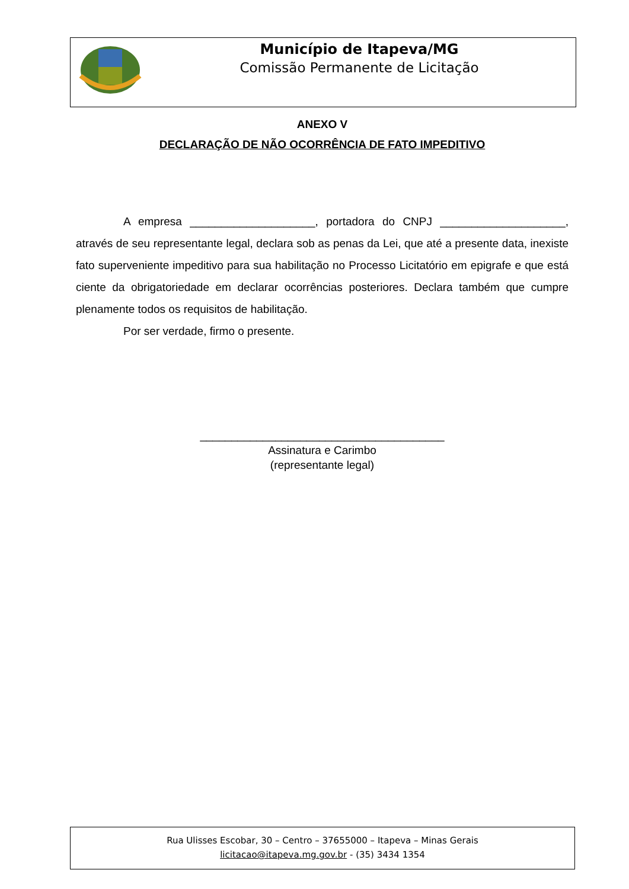Município de Itapeva/MG
Comissão Permanente de Licitação
ANEXO V
DECLARAÇÃO DE NÃO OCORRÊNCIA DE FATO IMPEDITIVO
A empresa ____________________, portadora do CNPJ ____________________, através de seu representante legal, declara sob as penas da Lei, que até a presente data, inexiste fato superveniente impeditivo para sua habilitação no Processo Licitatório em epigrafe e que está ciente da obrigatoriedade em declarar ocorrências posteriores. Declara também que cumpre plenamente todos os requisitos de habilitação.
Por ser verdade, firmo o presente.
_______________________________________
Assinatura e Carimbo
(representante legal)
Rua Ulisses Escobar, 30 – Centro – 37655000 – Itapeva – Minas Gerais
licitacao@itapeva.mg.gov.br - (35) 3434 1354